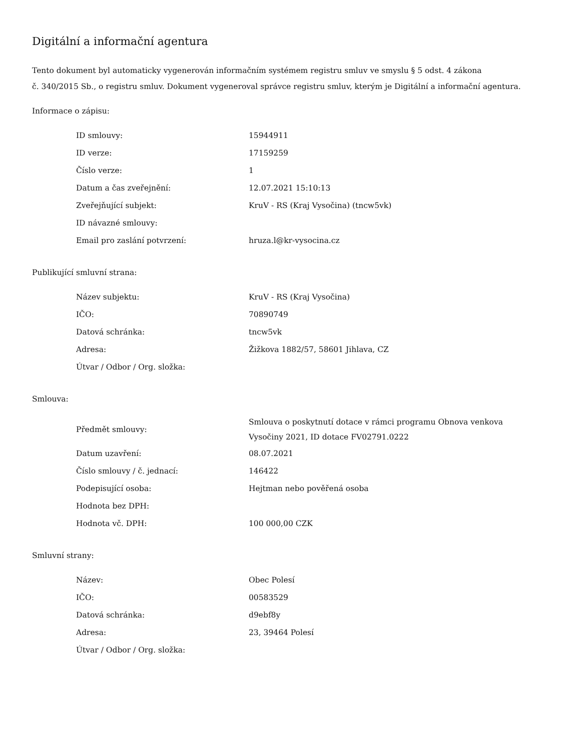Digitální a informační agentura
Tento dokument byl automaticky vygenerován informačním systémem registru smluv ve smyslu § 5 odst. 4 zákona
č. 340/2015 Sb., o registru smluv. Dokument vygeneroval správce registru smluv, kterým je Digitální a informační agentura.
Informace o zápisu:
| ID smlouvy: | 15944911 |
| ID verze: | 17159259 |
| Číslo verze: | 1 |
| Datum a čas zveřejnění: | 12.07.2021 15:10:13 |
| Zveřejňující subjekt: | KruV - RS (Kraj Vysočina) (tncw5vk) |
| ID návazné smlouvy: | |
| Email pro zaslání potvrzení: | hruza.l@kr-vysocina.cz |
Publikující smluvní strana:
| Název subjektu: | KruV - RS (Kraj Vysočina) |
| IČO: | 70890749 |
| Datová schránka: | tncw5vk |
| Adresa: | Žižkova 1882/57, 58601 Jihlava, CZ |
| Útvar / Odbor / Org. složka: | |
Smlouva:
| Předmět smlouvy: | Smlouva o poskytnutí dotace v rámci programu Obnova venkova Vysočiny 2021, ID dotace FV02791.0222 |
| Datum uzavření: | 08.07.2021 |
| Číslo smlouvy / č. jednací: | 146422 |
| Podepisující osoba: | Hejtman nebo pověřená osoba |
| Hodnota bez DPH: | |
| Hodnota vč. DPH: | 100 000,00 CZK |
Smluvní strany:
| Název: | Obec Polesí |
| IČO: | 00583529 |
| Datová schránka: | d9ebf8y |
| Adresa: | 23, 39464 Polesí |
| Útvar / Odbor / Org. složka: | |